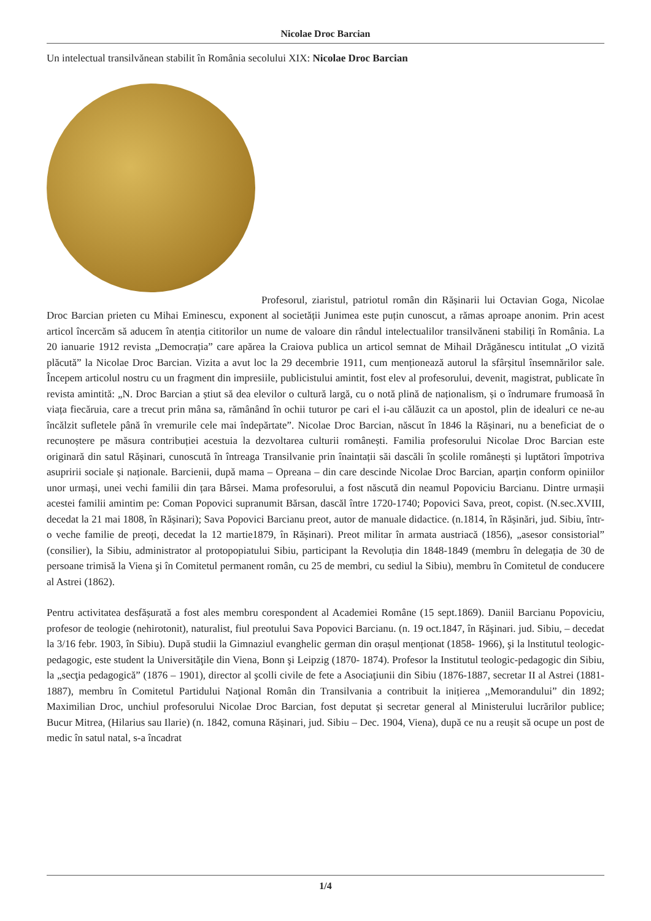Nicolae Droc Barcian
Un intelectual transilvănean stabilit în România secolului XIX: Nicolae Droc Barcian
Profesorul, ziaristul, patriotul român din Rășinarii lui Octavian Goga, Nicolae Droc Barcian prieten cu Mihai Eminescu, exponent al societății Junimea este puțin cunoscut, a rămas aproape anonim. Prin acest articol încercăm să aducem în atenția cititorilor un nume de valoare din rândul intelectualilor transilvăneni stabiliți în România. La 20 ianuarie 1912 revista „Democrația” care apărea la Craiova publica un articol semnat de Mihail Drăgănescu intitulat „O vizită plăcută” la Nicolae Droc Barcian. Vizita a avut loc la 29 decembrie 1911, cum menționează autorul la sfârșitul însemnărilor sale. Începem articolul nostru cu un fragment din impresiile, publicistului amintit, fost elev al profesorului, devenit, magistrat, publicate în revista amintită: „N. Droc Barcian a știut să dea elevilor o cultură largă, cu o notă plină de naționalism, și o îndrumare frumoasă în viața fiecăruia, care a trecut prin mâna sa, rămânând în ochii tuturor pe cari el i-au călăuzit ca un apostol, plin de idealuri ce ne-au încălzit sufletele până în vremurile cele mai îndepărtate”. Nicolae Droc Barcian, născut în 1846 la Rășinari, nu a beneficiat de o recunoștere pe măsura contribuției acestuia la dezvoltarea culturii românești. Familia profesorului Nicolae Droc Barcian este originară din satul Rășinari, cunoscută în întreaga Transilvanie prin înaintații săi dascăli în școlile românești și luptători împotriva asupririi sociale și naționale. Barcienii, după mama – Opreana – din care descinde Nicolae Droc Barcian, aparțin conform opiniilor unor urmași, unei vechi familii din țara Bârsei. Mama profesorului, a fost născută din neamul Popoviciu Barcianu. Dintre urmașii acestei familii amintim pe: Coman Popovici supranumit Bărsan, dascăl între 1720-1740; Popovici Sava, preot, copist. (N.sec.XVIII, decedat la 21 mai 1808, în Rășinari); Sava Popovici Barcianu preot, autor de manuale didactice. (n.1814, în Rășinări, jud. Sibiu, într-o veche familie de preoți, decedat la 12 martie1879, în Rășinari). Preot militar în armata austriacă (1856), „asesor consistorial” (consilier), la Sibiu, administrator al protopopiatului Sibiu, participant la Revoluția din 1848-1849 (membru în delegația de 30 de persoane trimisă la Viena şi în Comitetul permanent român, cu 25 de membri, cu sediul la Sibiu), membru în Comitetul de conducere al Astrei (1862).
Pentru activitatea desfășurată a fost ales membru corespondent al Academiei Române (15 sept.1869). Daniil Barcianu Popoviciu, profesor de teologie (nehirotonit), naturalist, fiul preotului Sava Popovici Barcianu. (n. 19 oct.1847, în Răşinari. jud. Sibiu, – decedat la 3/16 febr. 1903, în Sibiu). După studii la Gimnaziul evanghelic german din orașul menționat (1858- 1966), şi la lnstitutul teologic-pedagogic, este student la Universităţile din Viena, Bonn şi Leipzig (1870- 1874). Profesor la Institutul teologic-pedagogic din Sibiu, la „secţia pedagogică” (1876 – 1901), director al şcolli civile de fete a Asociaţiunii din Sibiu (1876-1887, secretar II al Astrei (1881-1887), membru în Comitetul Partidului Naţional Român din Transilvania a contribuit la inițierea ,,Memorandului” din 1892; Maximilian Droc, unchiul profesorului Nicolae Droc Barcian, fost deputat și secretar general al Ministerului lucrărilor publice; Bucur Mitrea, (Hilarius sau Ilarie) (n. 1842, comuna Rășinari, jud. Sibiu – Dec. 1904, Viena), după ce nu a reușit să ocupe un post de medic în satul natal, s-a încadrat
1/4